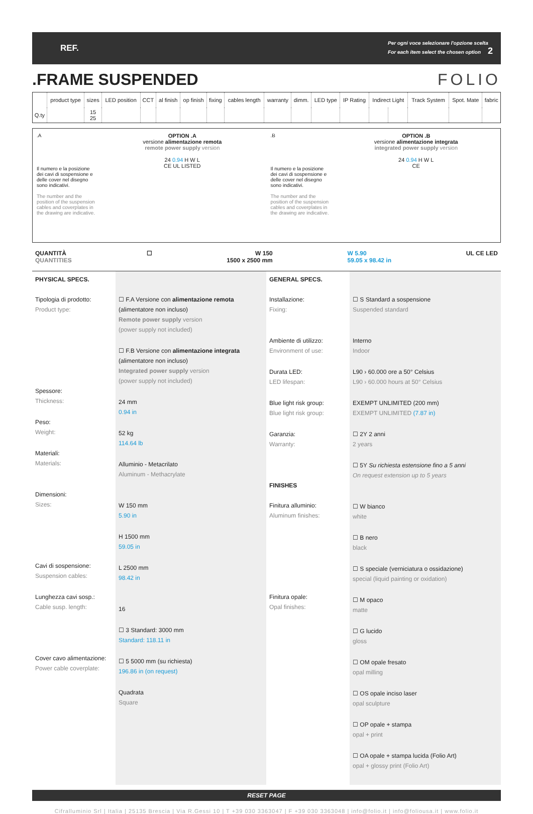REF.
Per ogni voce selezionare l'opzione scelta
For each item select the chosen option 2
.FRAME SUSPENDED FOLIO
| | product type | sizes | LED position | CCT | al finish | op finish | fixing | cables length | warranty | dimm. | LED type | IP Rating | Indirect Light | | Track System | Spot. Mate | fabric |
| --- | --- | --- | --- | --- | --- | --- | --- | --- | --- | --- | --- | --- | --- | --- | --- | --- | --- |
| Q.ty | | 15 25 | | | | | | | | | | | | | | | |
.A
Il numero e la posizione dei cavi di sospensione e delle cover nel disegno sono indicativi.
The number and the position of the suspension cables and coverplates in the drawing are indicative.
OPTION .A
versione alimentazione remota
remote power supply version
24 0.94 H W L
CE UL LISTED
.B
Il numero e la posizione dei cavi di sospensione e delle cover nel disegno sono indicativi.
The number and the position of the suspension cables and coverplates in the drawing are indicative.
OPTION .B
versione alimentazione integrata
integrated power supply version
24 0.94 H W L
CE
QUANTITÀ
QUANTITIES
☐ W 150
1500 x 2500 mm
W 5.90
59.05 x 98.42 in
UL CE LED
PHYSICAL SPECS.
Tipologia di prodotto:
Product type:
Spessore:
Thickness:
Peso:
Weight:
Materiali:
Materials:
Dimensioni:
Sizes:
Cavi di sospensione:
Suspension cables:
Lunghezza cavi sosp.:
Cable susp. length:
Cover cavo alimentazione:
Power cable coverplate:
☐ F.A Versione con alimentazione remota
(alimentatore non incluso)
Remote power supply version
(power supply not included)
☐ F.B Versione con alimentazione integrata
(alimentatore non incluso)
Integrated power supply version
(power supply not included)
24 mm
0.94 in
52 kg
114.64 lb
Alluminio - Metacrilato
Aluminum - Methacrylate
W 150 mm
5.90 in
H 1500 mm
59.05 in
L 2500 mm
98.42 in
16
☐ 3 Standard: 3000 mm
Standard: 118.11 in
☐ 5 5000 mm (su richiesta)
196.86 in (on request)
Quadrata
Square
GENERAL SPECS.
Installazione:
Fixing:
Ambiente di utilizzo:
Environment of use:
Durata LED:
LED lifespan:
Blue light risk group:
Blue light risk group:
Garanzia:
Warranty:
FINISHES
Finitura alluminio:
Aluminum finishes:
Finitura opale:
Opal finishes:
☐ S Standard a sospensione
Suspended standard
Interno
Indoor
L90 › 60.000 ore a 50° Celsius
L90 › 60.000 hours at 50° Celsius
EXEMPT UNLIMITED (200 mm)
EXEMPT UNLIMITED (7.87 in)
☐ 2Y 2 anni
2 years
☐ 5Y Su richiesta estensione fino a 5 anni
On request extension up to 5 years
☐ W bianco
white
☐ B nero
black
☐ S speciale (verniciatura o ossidazione)
special (liquid painting or oxidation)
☐ M opaco
matte
☐ G lucido
gloss
☐ OM opale fresato
opal milling
☐ OS opale inciso laser
opal sculpture
☐ OP opale + stampa
opal + print
☐ OA opale + stampa lucida (Folio Art)
opal + glossy print (Folio Art)
RESET PAGE
Cifralluminio Srl | Italia | 25135 Brescia | Via R.Gessi 10 | T +39 030 3363047 | F +39 030 3363048 | info@folio.it | info@foliousa.it | www.folio.it